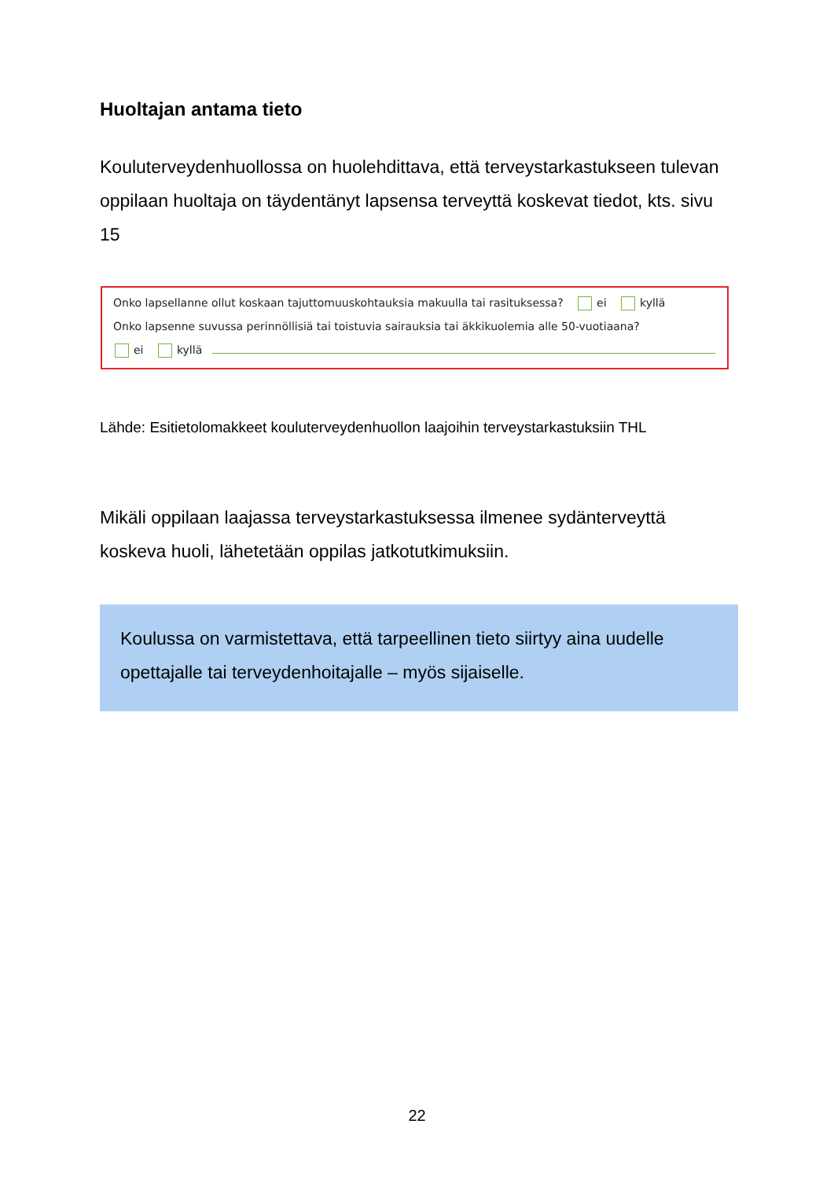Huoltajan antama tieto
Kouluterveydenhuollossa on huolehdittava, että terveystarkastukseen tulevan oppilaan huoltaja on täydentänyt lapsensa terveyttä koskevat tiedot, kts. sivu 15
Onko lapsellanne ollut koskaan tajuttomuuskohtauksia makuulla tai rasituksessa? ei kyllä
Onko lapsenne suvussa perinnöllisiä tai toistuvia sairauksia tai äkkikuolemia alle 50-vuotiaana?
ei kyllä
Lähde: Esitietolomakkeet kouluterveydenhuollon laajoihin terveystarkastuksiin THL
Mikäli oppilaan laajassa terveystarkastuksessa ilmenee sydänterveyttä koskeva huoli, lähetetään oppilas jatkotutkimuksiin.
Koulussa on varmistettava, että tarpeellinen tieto siirtyy aina uudelle opettajalle tai terveydenhoitajalle – myös sijaiselle.
22